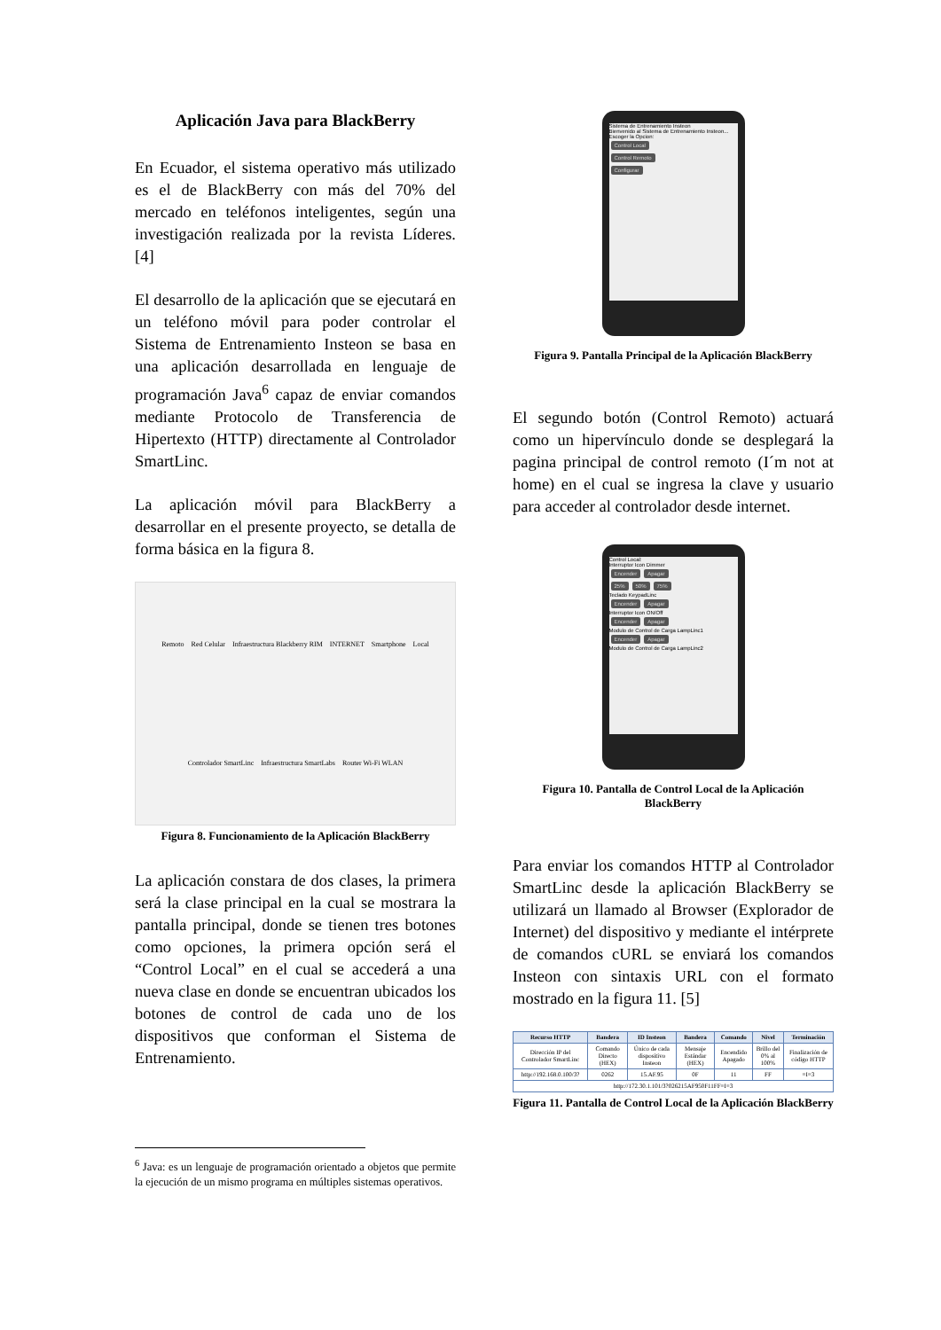Aplicación Java para BlackBerry
En Ecuador, el sistema operativo más utilizado es el de BlackBerry con más del 70% del mercado en teléfonos inteligentes, según una investigación realizada por la revista Líderes. [4]
El desarrollo de la aplicación que se ejecutará en un teléfono móvil para poder controlar el Sistema de Entrenamiento Insteon se basa en una aplicación desarrollada en lenguaje de programación Java<sup>6</sup> capaz de enviar comandos mediante Protocolo de Transferencia de Hipertexto (HTTP) directamente al Controlador SmartLinc.
La aplicación móvil para BlackBerry a desarrollar en el presente proyecto, se detalla de forma básica en la figura 8.
Remoto Red Celular Infraestructura Blackberry RIM INTERNET Smartphone Local Controlador SmartLinc Infraestructura SmartLabs Router Wi-Fi WLAN
Figura 8. Funcionamiento de la Aplicación BlackBerry
La aplicación constara de dos clases, la primera será la clase principal en la cual se mostrara la pantalla principal, donde se tienen tres botones como opciones, la primera opción será el “Control Local” en el cual se accederá a una nueva clase en donde se encuentran ubicados los botones de control de cada uno de los dispositivos que conforman el Sistema de Entrenamiento.
<sup>6</sup> Java: es un lenguaje de programación orientado a objetos que permite la ejecución de un mismo programa en múltiples sistemas operativos.
Sistema de Entrenamiento Insteon
Bienvenido al Sistema de Entrenamiento Insteon...
Escoger la Opcion:
Control Local
Control Remoto
Configurar
Figura 9. Pantalla Principal de la Aplicación BlackBerry
El segundo botón (Control Remoto) actuará como un hipervínculo donde se desplegará la pagina principal de control remoto (I´m not at home) en el cual se ingresa la clave y usuario para acceder al controlador desde internet.
Control Local:
Interruptor Icon Dimmer
Encender Apagar
25% 50% 75%
Teclado KeypadLinc
Encender Apagar
Interruptor Icon ON/Off
Encender Apagar
Modulo de Control de Carga LampLinc1
Encender Apagar
Modulo de Control de Carga LampLinc2
Figura 10. Pantalla de Control Local de la Aplicación BlackBerry
Para enviar los comandos HTTP al Controlador SmartLinc desde la aplicación BlackBerry se utilizará un llamado al Browser (Explorador de Internet) del dispositivo y mediante el intérprete de comandos cURL se enviará los comandos Insteon con sintaxis URL con el formato mostrado en la figura 11. [5]
| Recurso HTTP | Bandera | ID Insteon | Bandera | Comando | Nivel | Terminación |
| --- | --- | --- | --- | --- | --- | --- |
| Dirección IP del Controlador SmartLinc | Comando Directo (HEX) | Único de cada dispositivo Insteon | Mensaje Estándar (HEX) | Encendido Apagado | Brillo del 0% al 100% | Finalización de código HTTP |
| http://192.168.0.100/3? | 0262 | 15.AF.95 | 0F | 11 | FF | =I=3 |
| http://172.30.1.101/3?026215AF950F11FF=I=3 | | | | | | |
Figura 11. Pantalla de Control Local de la Aplicación BlackBerry